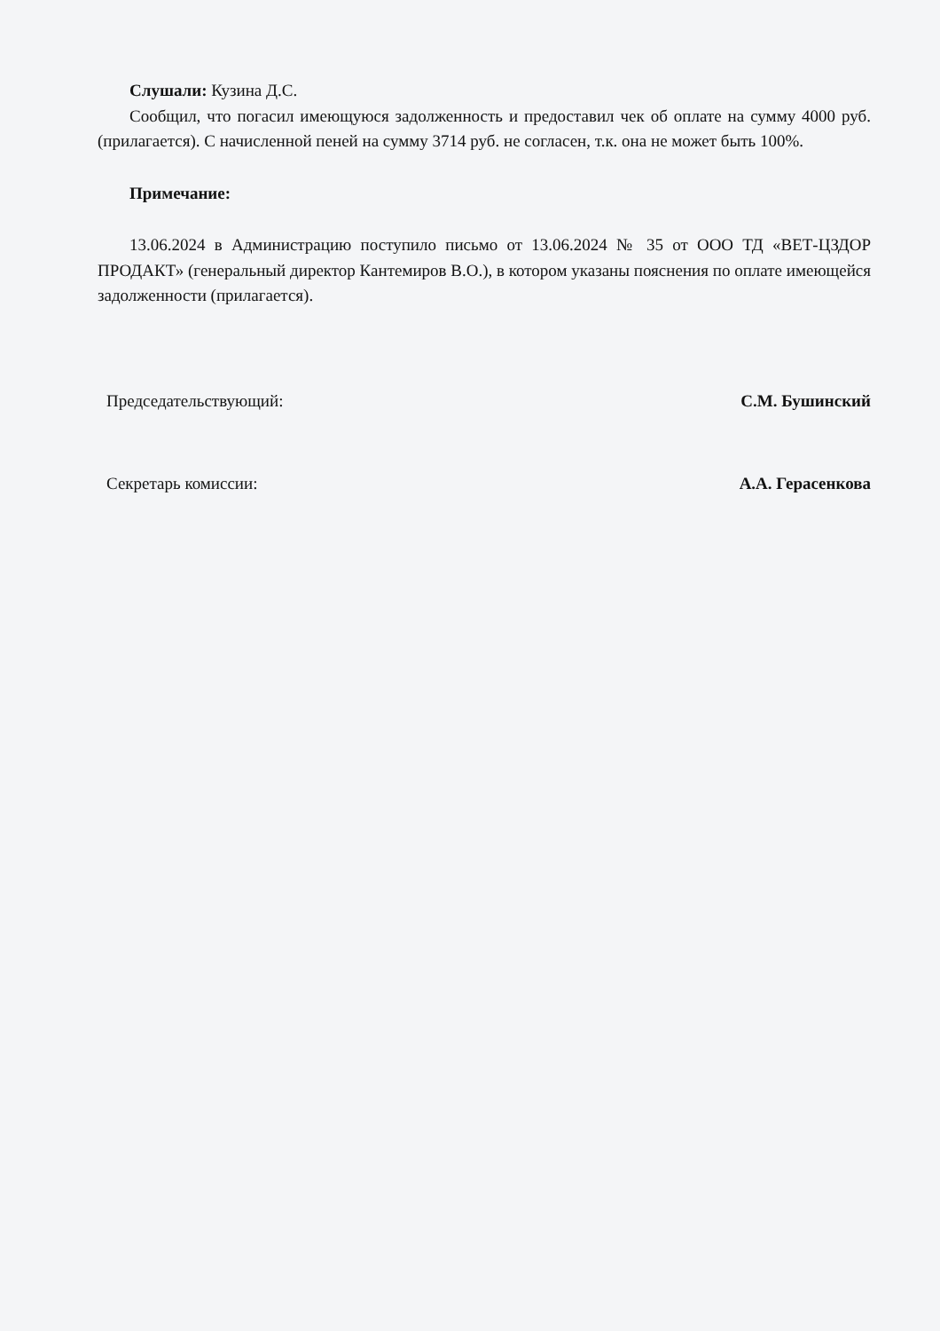Слушали: Кузина Д.С.
Сообщил, что погасил имеющуюся задолженность и предоставил чек об оплате на сумму 4000 руб. (прилагается). С начисленной пеней на сумму 3714 руб. не согласен, т.к. она не может быть 100%.
Примечание:
13.06.2024 в Администрацию поступило письмо от 13.06.2024 № 35 от ООО ТД «ВЕТ-ЦЗДОР ПРОДАКТ» (генеральный директор Кантемиров В.О.), в котором указаны пояснения по оплате имеющейся задолженности (прилагается).
Председательствующий: С.М. Бушинский
Секретарь комиссии: А.А. Герасенкова